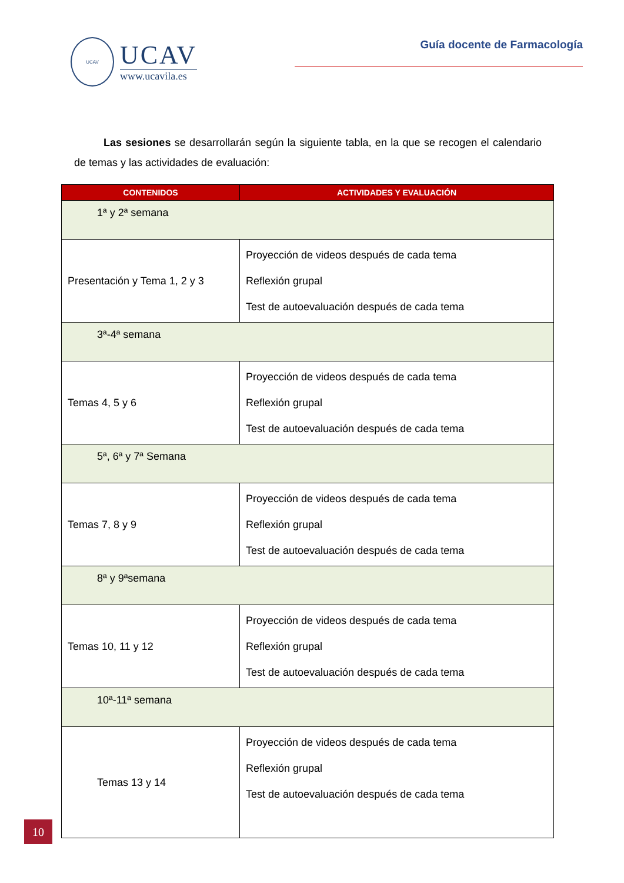UCAV
UCAV
www.ucavila.es
Guía docente de Farmacología
Las sesiones se desarrollarán según la siguiente tabla, en la que se recogen el calendario de temas y las actividades de evaluación:
| CONTENIDOS | ACTIVIDADES Y EVALUACIÓN |
| --- | --- |
| 1ª y 2ª semana | |
| Presentación y Tema 1, 2 y 3 | Proyección de videos después de cada tema Reflexión grupal Test de autoevaluación después de cada tema |
| 3ª-4ª semana | |
| Temas 4, 5 y 6 | Proyección de videos después de cada tema Reflexión grupal Test de autoevaluación después de cada tema |
| 5ª, 6ª y 7ª Semana | |
| Temas 7, 8 y 9 | Proyección de videos después de cada tema Reflexión grupal Test de autoevaluación después de cada tema |
| 8ª y 9ªsemana | |
| Temas 10, 11 y 12 | Proyección de videos después de cada tema Reflexión grupal Test de autoevaluación después de cada tema |
| 10ª-11ª semana | |
| Temas 13 y 14 | Proyección de videos después de cada tema Reflexión grupal Test de autoevaluación después de cada tema |
10